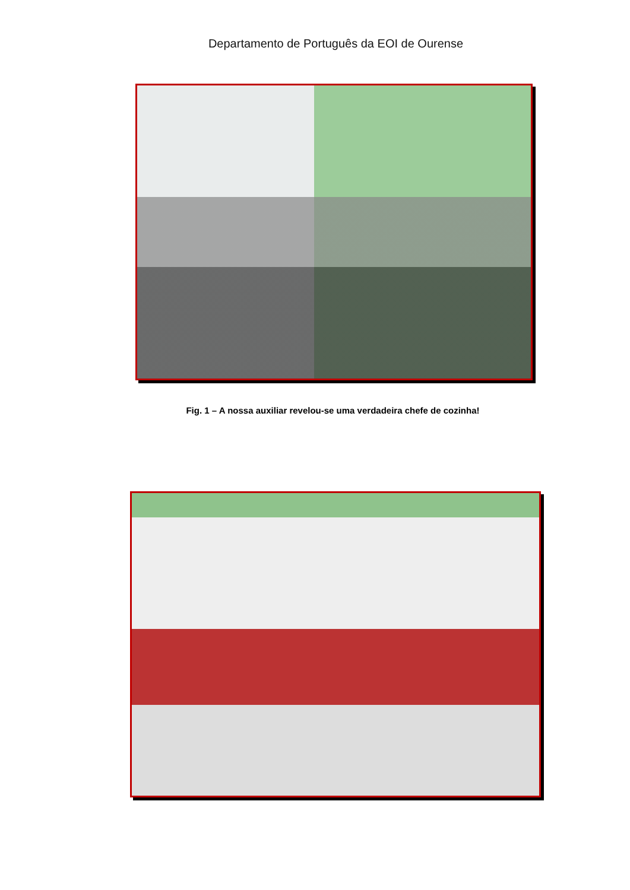Departamento de Português da EOI de Ourense
Fig. 1 – A nossa auxiliar revelou-se uma verdadeira chefe de cozinha!